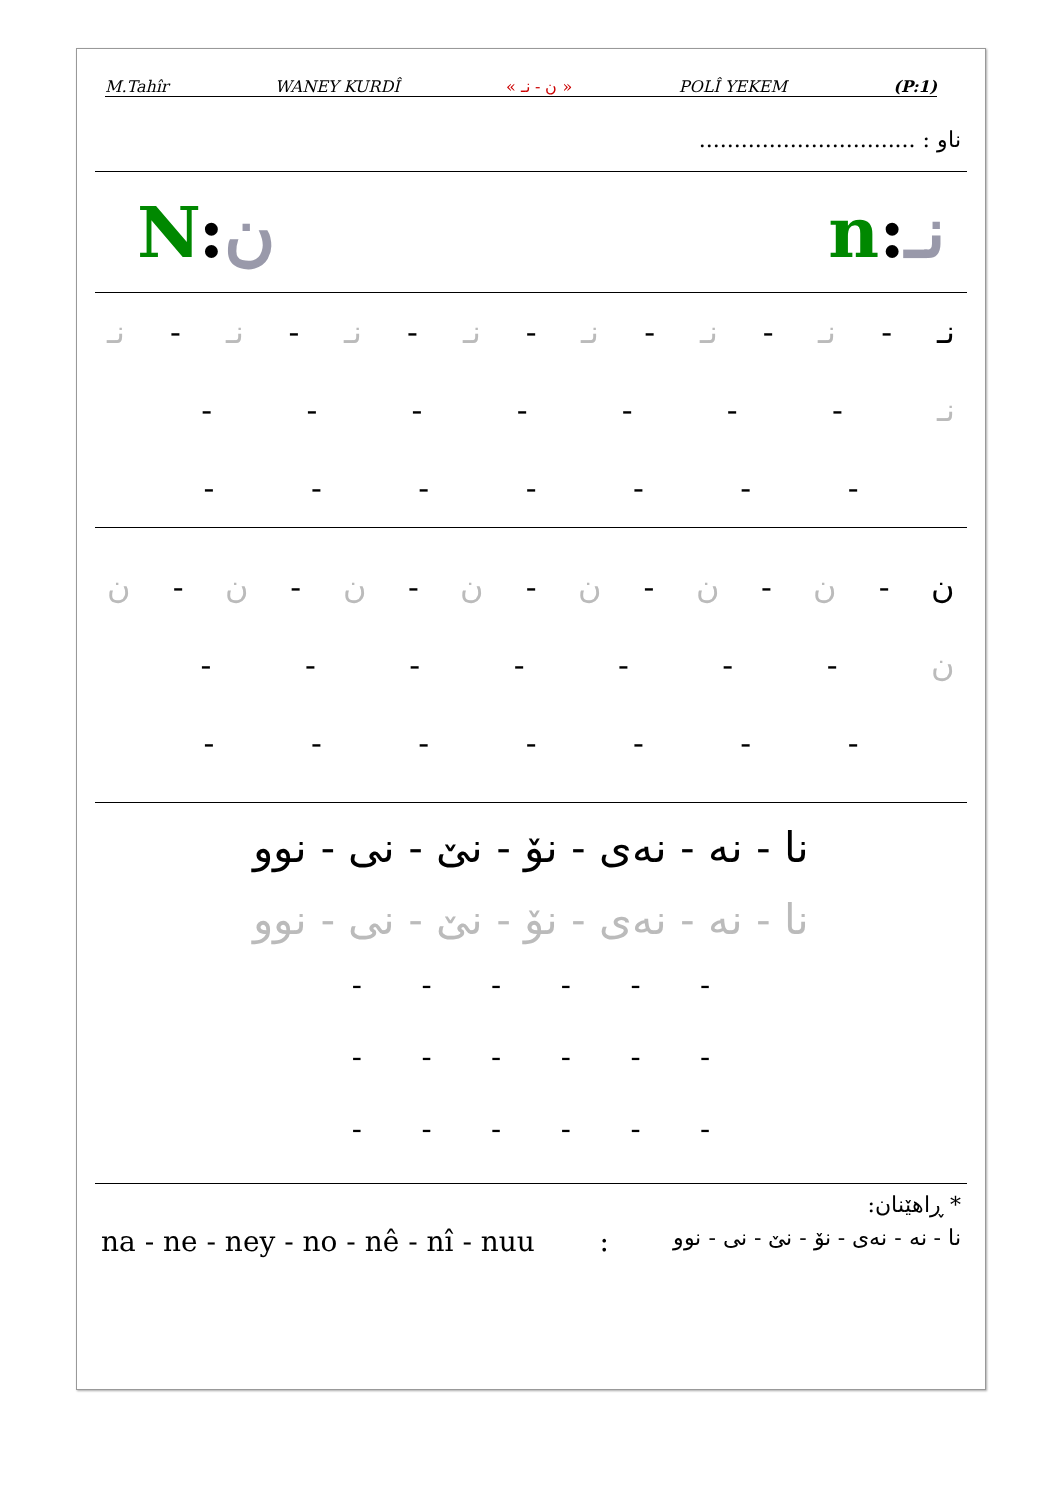M.Tahîr WANEY KURDÎ « ن - نـ » POLÎ YEKEM (P:1)
ناو : ...............................
N:ن n:نـ
نـ - نـ - نـ - نـ - نـ - نـ - نـ - نـ
نـ - - - - - - -
- - - - - - -
ن - ن - ن - ن - ن - ن - ن - ن
ن - - - - - - -
- - - - - - -
نا - نه - نەی - نۆ - نێ - نی - نوو
نا - نه - نەی - نۆ - نێ - نی - نوو
- - - - - -
- - - - - -
- - - - - -
* ڕاهێنان:
na - ne - ney - no - nê - nî - nuu: نا - نه - نەی - نۆ - نێ - نی - نوو